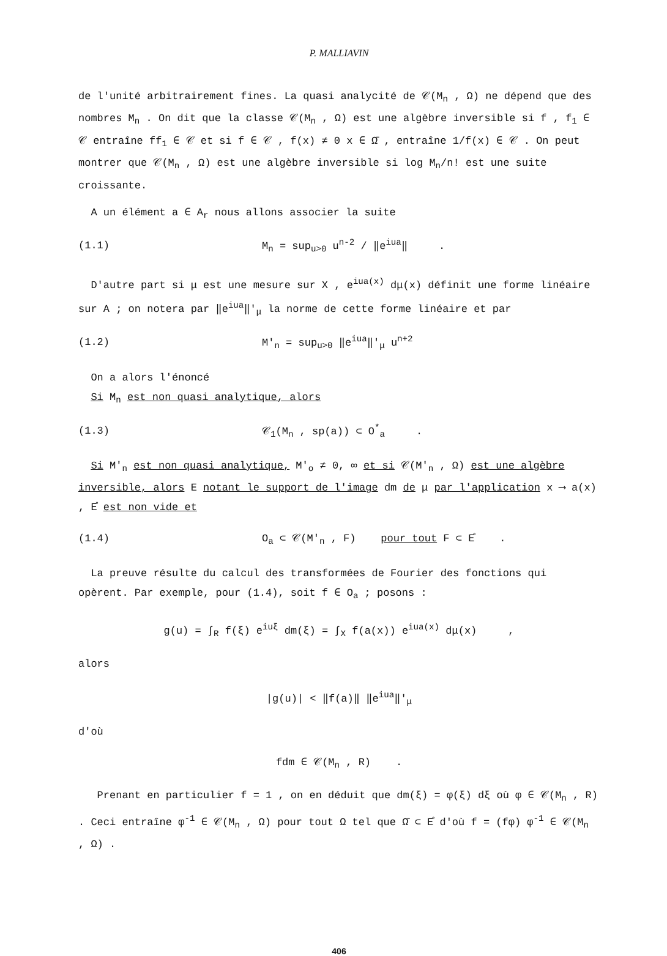P. MALLIAVIN
de l'unité arbitrairement fines. La quasi analycité de 𝒞(M<sub>n</sub> , Ω) ne dépend que des nombres M<sub>n</sub> . On dit que la classe 𝒞(M<sub>n</sub> , Ω) est une algèbre inversible si f , f<sub>1</sub> ∈ 𝒞 entraîne ff<sub>1</sub> ∈ 𝒞 et si f ∈ 𝒞 , f(x) ≠ 0 x ∈ Ω̄ , entraîne 1/f(x) ∈ 𝒞 . On peut montrer que 𝒞(M<sub>n</sub> , Ω) est une algèbre inversible si log M<sub>n</sub>/n! est une suite croissante.
A un élément a ∈ A<sub>r</sub> nous allons associer la suite
(1.1) M<sub>n</sub> = sup<sub>u>0</sub> u<sup>n-2</sup> / ‖e<sup>iua</sup>‖ .
D'autre part si μ est une mesure sur X , e<sup>iua(x)</sup> dμ(x) définit une forme linéaire sur A ; on notera par ‖e<sup>iua</sup>‖'<sub>μ</sub> la norme de cette forme linéaire et par
(1.2) M'<sub>n</sub> = sup<sub>u>0</sub> ‖e<sup>iua</sup>‖'<sub>μ</sub> u<sup>n+2</sup>
On a alors l'énoncé
Si M<sub>n</sub> est non quasi analytique, alors
(1.3) 𝒞<sub>1</sub>(M<sub>n</sub> , sp(a)) ⊂ O<sup>*</sup><sub>a</sub> .
Si M'<sub>n</sub> est non quasi analytique, M'<sub>o</sub> ≠ 0, ∞ et si 𝒞(M'<sub>n</sub> , Ω) est une algèbre inversible, alors E notant le support de l'image dm de μ par l'application x ⟶ a(x) , E̊ est non vide et
(1.4) O<sub>a</sub> ⊂ 𝒞(M'<sub>n</sub> , F) pour tout F ⊂ E̊ .
La preuve résulte du calcul des transformées de Fourier des fonctions qui opèrent. Par exemple, pour (1.4), soit f ∈ O<sub>a</sub> ; posons :
g(u) = ∫<sub>R</sub> f(ξ) e<sup>iuξ</sup> dm(ξ) = ∫<sub>X</sub> f(a(x)) e<sup>iua(x)</sup> dμ(x) ,
alors
|g(u)| < ‖f(a)‖ ‖e<sup>iua</sup>‖'<sub>μ</sub>
d'où
fdm ∈ 𝒞(M<sub>n</sub> , R) .
Prenant en particulier f = 1 , on en déduit que dm(ξ) = φ(ξ) dξ où φ ∈ 𝒞(M<sub>n</sub> , R) . Ceci entraîne φ<sup>-1</sup> ∈ 𝒞(M<sub>n</sub> , Ω) pour tout Ω tel que Ω̄ ⊂ E̊ d'où f = (fφ) φ<sup>-1</sup> ∈ 𝒞(M<sub>n</sub> , Ω) .
406